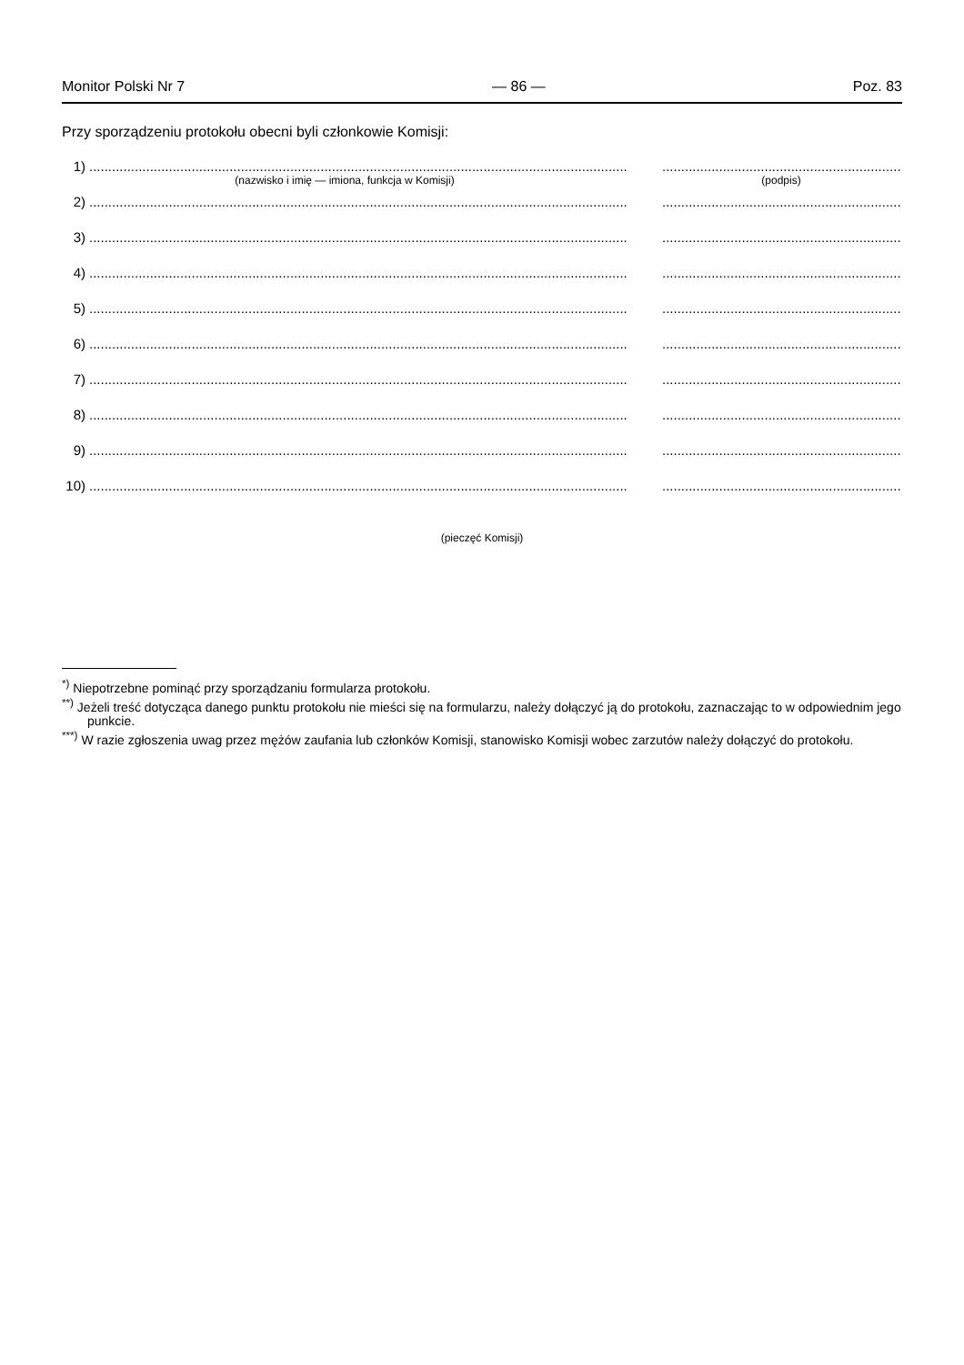Monitor Polski Nr 7 — 86 — Poz. 83
Przy sporządzeniu protokołu obecni byli członkowie Komisji:
1)......................................................................................................................................................................................................................
(nazwisko i imię — imiona, funkcja w Komisji) (podpis)
2)......................................................................................................................................................................................................................
3)......................................................................................................................................................................................................................
4)......................................................................................................................................................................................................................
5)......................................................................................................................................................................................................................
6)......................................................................................................................................................................................................................
7)......................................................................................................................................................................................................................
8)......................................................................................................................................................................................................................
9)......................................................................................................................................................................................................................
10)......................................................................................................................................................................................................................
(pieczęć Komisji)
<sup>*)</sup> Niepotrzebne pominąć przy sporządzaniu formularza protokołu.
<sup>**)</sup> Jeżeli treść dotycząca danego punktu protokołu nie mieści się na formularzu, należy dołączyć ją do protokołu, zaznaczając to w odpowiednim jego punkcie.
<sup>***)</sup> W razie zgłoszenia uwag przez mężów zaufania lub członków Komisji, stanowisko Komisji wobec zarzutów należy dołączyć do protokołu.